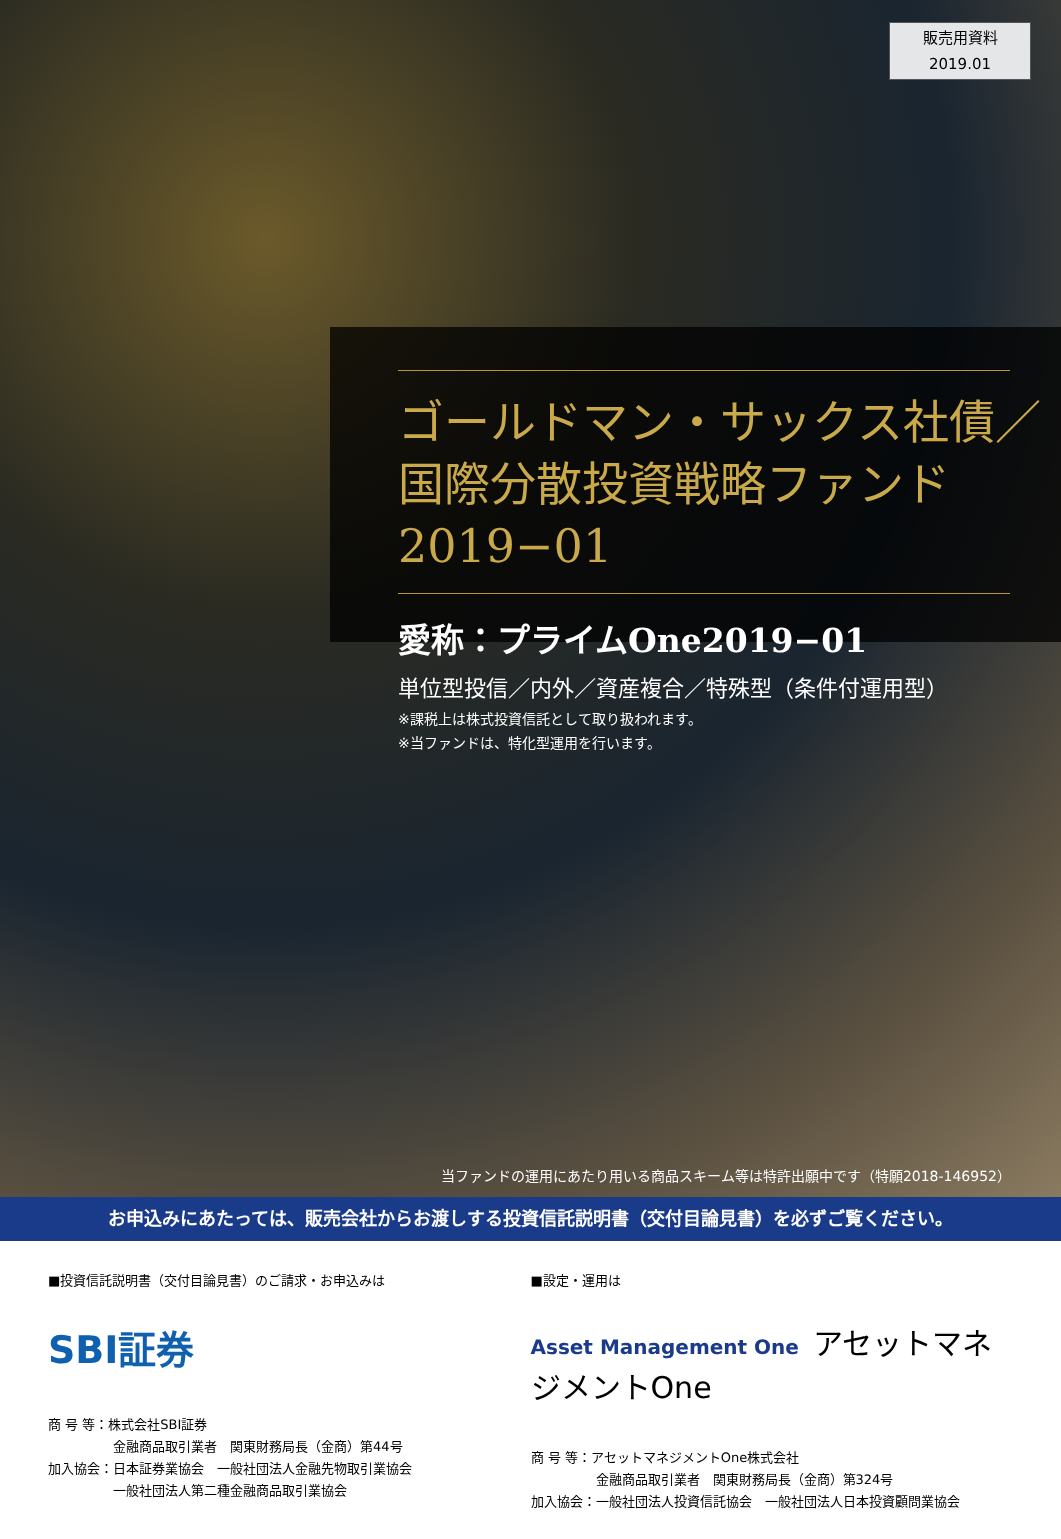販売用資料
2019.01
ゴールドマン・サックス社債／
国際分散投資戦略ファンド
2019−01
愛称：プライムOne2019−01
単位型投信／内外／資産複合／特殊型（条件付運用型）
※課税上は株式投資信託として取り扱われます。
※当ファンドは、特化型運用を行います。
当ファンドの運用にあたり用いる商品スキーム等は特許出願中です（特願2018-146952）
お申込みにあたっては、販売会社からお渡しする投資信託説明書（交付目論見書）を必ずご覧ください。
■投資信託説明書（交付目論見書）のご請求・お申込みは
SBI証券
商 号 等：株式会社SBI証券
　　　　　金融商品取引業者　関東財務局長（金商）第44号
加入協会：日本証券業協会　一般社団法人金融先物取引業協会
　　　　　一般社団法人第二種金融商品取引業協会
■設定・運用は
Asset Management One アセットマネジメントOne
商 号 等：アセットマネジメントOne株式会社
　　　　　金融商品取引業者　関東財務局長（金商）第324号
加入協会：一般社団法人投資信託協会　一般社団法人日本投資顧問業協会